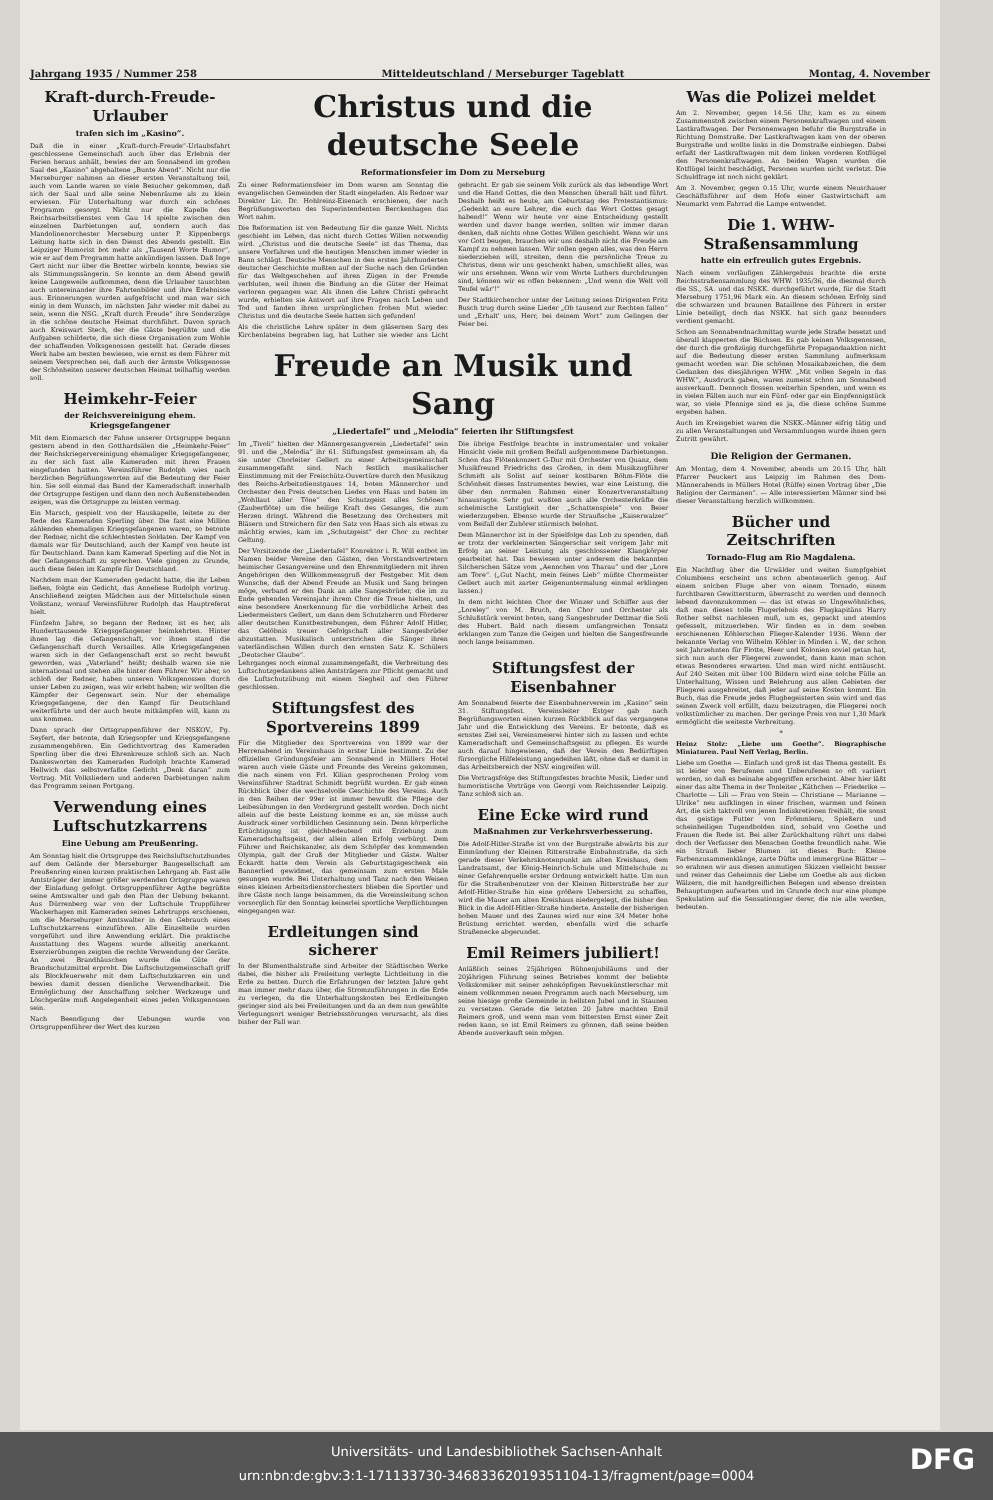Jahrgang 1935 / Nummer 258 Mitteldeutschland / Merseburger Tageblatt Montag, 4. November
Kraft-durch-Freude-Urlauber
trafen sich im „Kasino“.
Daß die in einer „Kraft-durch-Freude“-Urlaubsfahrt geschlossene Gemeinschaft auch über das Erlebnis der Ferien heraus anhält, bewies der am Sonnabend im großen Saal des „Kasino“ abgehaltene „Bunte Abend“. Nicht nur die Merseburger nahmen an dieser ersten Veranstaltung teil, auch vom Lande waren so viele Besucher gekommen, daß sich der Saal und alle seine Nebenräume als zu klein erwiesen. Für Unterhaltung war durch ein schönes Programm gesorgt. Nicht nur die Kapelle des Reichsarbeitsdienstes vom Gau 14 spielte zwischen den einzelnen Darbietungen auf, sondern auch das Mandolinenorchester Merseburg unter P. Kippenbergs Leitung hatte sich in den Dienst des Abends gestellt. Ein Leipziger Humorist bot mehr als „Tausend Worte Humor“, wie er auf dem Programm hatte ankündigen lassen. Daß Inge Gert nicht nur über die Bretter wirbeln konnte, bewies sie als Stimmungssängerin. So konnte an dem Abend gewiß keine Langeweile aufkommen, denn die Urlauber tauschten auch untereinander ihre Fahrtenbilder und ihre Erlebnisse aus. Erinnerungen wurden aufgefrischt und man war sich einig in dem Wunsch, im nächsten Jahr wieder mit dabei zu sein, wenn die NSG. „Kraft durch Freude“ ihre Sonderzüge in die schöne deutsche Heimat durchführt. Davon sprach auch Kreiswart Stech, der die Gäste begrüßte und die Aufgaben schilderte, die sich diese Organisation zum Wohle der schaffenden Volksgenossen gestellt hat. Gerade dieses Werk habe am besten bewiesen, wie ernst es dem Führer mit seinem Versprechen sei, daß auch der ärmste Volksgenosse der Schönheiten unserer deutschen Heimat teilhaftig werden soll.
Heimkehr-Feier
der Reichsvereinigung ehem. Kriegsgefangener
Mit dem Einmarsch der Fahne unserer Ortsgruppe begann gestern abend in den Gotthardsälen die „Heimkehr-Feier“ der Reichskriegervereinigung ehemaliger Kriegsgefangener, zu der sich fast alle Kameraden mit ihren Frauen eingefunden hatten. Vereinsführer Rudolph wies nach herzlichen Begrüßungsworten auf die Bedeutung der Feier hin. Sie soll einmal das Band der Kameradschaft innerhalb der Ortsgruppe festigen und dann den noch Außenstehenden zeigen, was die Ortsgruppe zu leisten vermag.
Ein Marsch, gespielt von der Hauskapelle, leitete zu der Rede des Kameraden Sperling über. Die fast eine Million zählenden ehemaligen Kriegsgefangenen waren, so betonte der Redner, nicht die schlechtesten Soldaten. Der Kampf von damals war für Deutschland, auch der Kampf von heute ist für Deutschland. Dann kam Kamerad Sperling auf die Not in der Gefangenschaft zu sprechen. Viele gingen zu Grunde, auch diese fielen im Kampfe für Deutschland.
Nachdem man der Kameraden gedacht hatte, die ihr Leben ließen, folgte ein Gedicht, das Anneliese Rudolph vortrug. Anschließend zeigten Mädchen aus der Mittelschule einen Volkstanz, worauf Vereinsführer Rudolph das Hauptreferat hielt.
Fünfzehn Jahre, so begann der Redner, ist es her, als Hunderttausende Kriegsgefangener heimkehrten. Hinter ihnen lag die Gefangenschaft, vor ihnen stand die Gefangenschaft durch Versailles. Alle Kriegsgefangenen waren sich in der Gefangenschaft erst so recht bewußt geworden, was „Vaterland“ heißt; deshalb waren sie nie international und stehen alle hinter dem Führer. Wir aber, so schloß der Redner, haben unseren Volksgenossen durch unser Leben zu zeigen, was wir erlebt haben; wir wollten die Kämpfer der Gegenwart sein. Nur der ehemalige Kriegsgefangene, der den Kampf für Deutschland weiterführte und der auch heute mitkämpfen will, kann zu uns kommen.
Dann sprach der Ortsgruppenführer der NSKOV., Pg. Seyfert, der betonte, daß Kriegsopfer und Kriegsgefangene zusammengehören. Ein Gedichtvortrag des Kameraden Sperling über die drei Ehrenkreuze schloß sich an. Nach Dankesworten des Kameraden Rudolph brachte Kamerad Hellwich das selbstverfaßte Gedicht „Denk daran“ zum Vortrag. Mit Volksliedern und anderen Darbietungen nahm das Programm seinen Fortgang.
Verwendung eines Luftschutzkarrens
Eine Uebung am Preußenring.
Am Sonntag hielt die Ortsgruppe des Reichsluftschutzbundes auf dem Gelände der Merseburger Baugesellschaft am Preußenring einen kurzen praktischen Lehrgang ab. Fast alle Amtsträger der immer größer werdenden Ortsgruppe waren der Einladung gefolgt. Ortsgruppenführer Agthe begrüßte seine Amtswalter und gab den Plan der Uebung bekannt. Aus Dürrenberg war von der Luftschule Truppführer Wackerhagen mit Kameraden seines Lehrtrupps erschienen, um die Merseburger Amtswalter in den Gebrauch eines Luftschutzkarrens einzuführen. Alle Einzelteile wurden vorgeführt und ihre Anwendung erklärt. Die praktische Ausstattung des Wagens wurde allseitig anerkannt. Exerzierübungen zeigten die rechte Verwendung der Geräte. An zwei Brandhäuschen wurde die Güte der Brandschutzmittel erprobt. Die Luftschutzgemeinschaft griff als Blockfeuerwehr mit dem Luftschutzkarren ein und bewies damit dessen dienliche Verwendbarkeit. Die Ermöglichung der Anschaffung solcher Werkzeuge und Löschgeräte muß Angelegenheit eines jeden Volksgenossen sein.
Nach Beendigung der Uebungen wurde von Ortsgruppenführer der Wert des kurzen
Christus und die deutsche Seele
Reformationsfeier im Dom zu Merseburg
Zu einer Reformationsfeier im Dom waren am Sonntag die evangelischen Gemeinden der Stadt eingeladen. Als Redner war Direktor Lic. Dr. Hohlreinz-Eisenach erschienen, der nach Begrüßungsworten des Superintendenten Berckenhagen das Wort nahm.
Die Reformation ist von Bedeutung für die ganze Welt. Nichts geschieht im Leben, das nicht durch Gottes Willen notwendig wird. „Christus und die deutsche Seele“ ist das Thema, das unsere Vorfahren und die heutigen Menschen immer wieder in Bann schlägt. Deutsche Menschen in den ersten Jahrhunderten deutscher Geschichte mußten auf der Suche nach den Gründen für das Weltgeschehen auf ihren Zügen in der Fremde verbluten, weil ihnen die Bindung an die Güter der Heimat verloren gegangen war. Als ihnen die Lehre Christi gebracht wurde, erhielten sie Antwort auf ihre Fragen nach Leben und Tod und fanden ihren ursprünglichen frohen Mut wieder. Christus und die deutsche Seele hatten sich gefunden!
Als die christliche Lehre später in dem gläsernen Sarg des Kirchenlateins begraben lag, hat Luther sie wieder ans Licht gebracht. Er gab sie seinem Volk zurück als das lebendige Wort und die Hand Gottes, die den Menschen überall hält und führt. Deshalb heißt es heute, am Geburtstag des Protestantismus: „Gedenkt an eure Lehrer, die euch das Wort Gottes gesagt habend!“ Wenn wir heute vor eine Entscheidung gestellt werden und davor bange werden, sollten wir immer daran denken, daß nichts ohne Gottes Willen geschieht. Wenn wir uns vor Gott beugen, brauchen wir uns deshalb nicht die Freude am Kampf zu nehmen lassen. Wir sollen gegen alles, was den Herrn niederziehen will, streiten, denn die persönliche Treue zu Christus, denn wir uns geschenkt haben, umschließt alles, was wir uns ersehnen. Wenn wir vom Worte Luthers durchdrungen sind, können wir es offen bekennen: „Und wenn die Welt voll Teufel wär'!“
Der Stadtkirchenchor unter der Leitung seines Dirigenten Fritz Busch trug durch seine Lieder „Ob tausend zur Rechten fallen“ und „Erhalt' uns, Herr, bei deinem Wort“ zum Gelingen der Feier bei.
Freude an Musik und Sang
„Liedertafel“ und „Melodia“ feierten ihr Stiftungsfest
Im „Tivoli“ hielten der Männergesangverein „Liedertafel“ sein 91. und die „Melodia“ ihr 61. Stiftungsfest gemeinsam ab, da sie unter Chorleiter Gellert zu einer Arbeitsgemeinschaft zusammengefaßt sind. Nach festlich musikalischer Einstimmung mit der Freischütz-Ouvertüre durch den Musikzug des Reichs-Arbeitsdienstgaues 14, boten Männerchor und Orchester den Preis deutschen Liedes von Haas und baten im „Wohllaut aller Töne“ den Schutzgeist alles Schönen“ (Zauberflöte) um die heilige Kraft des Gesanges, die zum Herzen dringt. Während die Besetzung des Orchesters mit Bläsern und Streichern für den Satz von Haas sich als etwas zu mächtig erwies, kam im „Schutzgeist“ der Chor zu rechter Geltung.
Der Vorsitzende der „Liedertafel“ Konrektor i. R. Will entbot im Namen beider Vereine den Gästen, den Vorstandsvertretern heimischer Gesangvereine und den Ehrenmitgliedern mit ihren Angehörigen den Willkommensgruß der Festgeber. Mit dem Wunsche, daß der Abend Freude an Musik und Sang bringen möge, verband er den Dank an alle Sangesbrüder, die im zu Ende gehenden Vereinsjahr ihrem Chor die Treue hielten, und eine besondere Anerkennung für die vorbildliche Arbeit des Liedermeisters Gellert, um dann dem Schutzherrn und Förderer aller deutschen Kunstbestrebungen, dem Führer Adolf Hitler, das Gelöbnis treuer Gefolgschaft aller Sangesbrüder abzustatten. Musikalisch unterstrichen die Sänger ihren vaterländischen Willen durch den ernsten Satz K. Schülers „Deutscher Glaube“.
Die übrige Festfolge brachte in instrumentaler und vokaler Hinsicht viele mit großem Beifall aufgenommene Darbietungen. Schon das Flötenkonzert G-Dur mit Orchester von Quanz, dem Musikfreund Friedrichs des Großen, in dem Musikzugführer Schmidt als Solist auf seiner kostbaren Böhm-Flöte die Schönheit dieses Instrumentes bewies, war eine Leistung, die über den normalen Rahmen einer Konzertveranstaltung hinausragte. Sehr gut wußten auch alle Orchesterkräfte die schelmische Lustigkeit der „Schattenspiele“ von Beier wiederzugeben. Ebenso wurde der Straußsche „Kaiserwalzer“ vom Beifall der Zuhörer stürmisch belohnt.
Dem Männerchor ist in der Spielfolge das Lob zu spenden, daß er trotz der verkleinerten Sängerschar seit vorigem Jahr mit Erfolg an seiner Leistung als geschlossener Klangkörper gearbeitet hat. Das bewiesen unter anderem die bekannten Silcherschen Sätze vom „Aennchen von Tharau“ und der „Lore am Tore“. („Gut Nacht, mein feines Lieb“ müßte Chormeister Gellert auch mit zarter Geigenuntermalung einmal erklingen lassen.)
In dem nicht leichten Chor der Winzer und Schiffer aus der „Loreley“ von M. Bruch, den Chor und Orchester als Schlußstück vereint boten, sang Sangesbruder Dettmar die Soli des Hubert. Bald nach diesem umfangreichen Tonsatz erklangen zum Tanze die Geigen und hielten die Sangesfreunde noch lange beisammen.
Lehrganges noch einmal zusammengefaßt, die Verbreitung des Luftschutzgedankens allen Amtsträgern zur Pflicht gemacht und die Luftschutzübung mit einem Siegheil auf den Führer geschlossen.
Stiftungsfest des Sportvereins 1899
Für die Mitglieder des Sportvereins von 1899 war der Herrenabend im Vereinshaus in erster Linie bestimmt. Zu der offiziellen Gründungsfeier am Sonnabend in Müllers Hotel waren auch viele Gäste und Freunde des Vereins gekommen, die nach einem von Frl. Kilian gesprochenen Prolog vom Vereinsführer Stadtrat Schmidt begrüßt wurden. Er gab einen Rückblick über die wechselvolle Geschichte des Vereins. Auch in den Reihen der 99er ist immer bewußt die Pflege der Leibesübungen in den Vordergrund gestellt worden. Doch nicht allein auf die beste Leistung komme es an, sie müsse auch Ausdruck einer vorbildlichen Gesinnung sein. Denn körperliche Ertüchtigung ist gleichbedeutend mit Erziehung zum Kameradschaftsgeist, der allein allen Erfolg verbürgt. Dem Führer und Reichskanzler, als dem Schöpfer des kommenden Olympia, galt der Gruß der Mitglieder und Gäste. Walter Eckardt hatte dem Verein als Geburtstagsgeschenk ein Bannerlied gewidmet, das gemeinsam zum ersten Male gesungen wurde. Bei Unterhaltung und Tanz nach den Weisen eines kleinen Arbeitsdienstorchesters blieben die Sportler und ihre Gäste noch lange beisammen, da die Vereinsleitung schon vorsorglich für den Sonntag keinerlei sportliche Verpflichtungen eingegangen war.
Erdleitungen sind sicherer
In der Blumenthalstraße sind Arbeiter der Städtischen Werke dabei, die bisher als Freileitung verlegte Lichtleitung in die Erde zu betten. Durch die Erfahrungen der letzten Jahre geht man immer mehr dazu über, die Stromzuführungen in die Erde zu verlegen, da die Unterhaltungskosten bei Erdleitungen geringer sind als bei Freileitungen und da an dem nun gewählte Verlegungsort weniger Betriebsstörungen verursacht, als dies bisher der Fall war.
Stiftungsfest der Eisenbahner
Am Sonnabend feierte der Eisenbahnerverein im „Kasino“ sein 31. Stiftungsfest. Vereinsleiter Estger gab nach Begrüßungsworten einen kurzen Rückblick auf das vergangene Jahr und die Entwicklung des Vereins. Er betonte, daß es ernstes Ziel sei, Vereinsmeierei hinter sich zu lassen und echte Kameradschaft und Gemeinschaftsgeist zu pflegen. Es wurde auch darauf hingewiesen, daß der Verein den Bedürftigen fürsorgliche Hilfeleistung angedeihen läßt, ohne daß er damit in das Arbeitsbereich der NSV. eingreifen will.
Die Vortragsfolge des Stiftungsfestes brachte Musik, Lieder und humoristische Vorträge von Georgi vom Reichssender Leipzig. Tanz schloß sich an.
Eine Ecke wird rund
Maßnahmen zur Verkehrsverbesserung.
Die Adolf-Hitler-Straße ist von der Burgstraße abwärts bis zur Einmündung der Kleinen Ritterstraße Einbahnstraße, da sich gerade dieser Verkehrsknotenpunkt am alten Kreishaus, dem Landratsamt, der König-Heinrich-Schule und Mittelschule zu einer Gefahrenquelle erster Ordnung entwickelt hatte. Um nun für die Straßenbenutzer von der Kleinen Ritterstraße her zur Adolf-Hitler-Straße hin eine größere Uebersicht zu schaffen, wird die Mauer am alten Kreishaus niedergelegt, die bisher den Blick in die Adolf-Hitler-Straße hinderte. Anstelle der bisherigen hohen Mauer und des Zaunes wird nur eine 3/4 Meter hohe Brüstung errichtet werden, ebenfalls wird die scharfe Straßenecke abgerundet.
Emil Reimers jubiliert!
Anläßlich seines 25jährigen Bühnenjubiläums und der 20jährigen Führung seines Betriebes kommt der beliebte Volkskomiker mit seiner zehnköpfigen Revuekünstlerschar mit einem vollkommen neuen Programm auch nach Merseburg, um seine hiesige große Gemeinde in hellsten Jubel und in Staunen zu versetzen. Gerade die letzten 20 Jahre machten Emil Reimers groß, und wenn man vom bittersten Ernst einer Zeit reden kann, so ist Emil Reimers zu gönnen, daß seine beiden Abende ausverkauft sein mögen.
Was die Polizei meldet
Am 2. November, gegen 14.56 Uhr, kam es zu einem Zusammenstoß zwischen einem Personenkraftwagen und einem Lastkraftwagen. Der Personenwagen befuhr die Burgstraße in Richtung Domstraße. Der Lastkraftwagen kam von der oberen Burgstraße und wollte links in die Domstraße einbiegen. Dabei erfaßt der Lastkraftwagen mit dem linken vorderen Kotflügel den Personenkraftwagen. An beiden Wagen wurden die Kotflügel leicht beschädigt, Personen wurden nicht verletzt. Die Schuldfrage ist noch nicht geklärt.
Am 3. November, gegen 0.15 Uhr, wurde einem Neuschauer Geschäftsführer auf dem Hofe einer Gastwirtschaft am Neumarkt vom Fahrrad die Lampe entwendet.
Die 1. WHW-Straßensammlung
hatte ein erfreulich gutes Ergebnis.
Nach einem vorläufigen Zählergebnis brachte die erste Reichsstraßensammlung des WHW. 1935/36, die diesmal durch die SS., SA. und das NSKK. durchgeführt wurde, für die Stadt Merseburg 1751,96 Mark ein. An diesem schönen Erfolg sind die schwarzen und braunen Bataillone des Führers in erster Linie beteiligt, doch das NSKK. hat sich ganz besonders verdient gemacht.
Schon am Sonnabendnachmittag wurde jede Straße besetzt und überall klapperten die Büchsen. Es gab keinen Volksgenossen, der durch die großzügig durchgeführte Propagandaaktion nicht auf die Bedeutung dieser ersten Sammlung aufmerksam gemacht worden war. Die schönen Mosaikabzeichen, die dem Gedanken des diesjährigen WHW. „Mit vollen Segeln in das WHW.“, Ausdruck gaben, waren zumeist schon am Sonnabend ausverkauft. Dennoch flossen weiterhin Spenden, und wenn es in vielen Fällen auch nur ein Fünf- oder gar ein Einpfennigstück war, so viele Pfennige sind es ja, die diese schöne Summe ergeben haben.
Auch im Kreisgebiet waren die NSKK.-Männer eifrig tätig und zu allen Veranstaltungen und Versammlungen wurde ihnen gern Zutritt gewährt.
Die Religion der Germanen.
Am Montag, dem 4. November, abends um 20.15 Uhr, hält Pfarrer Peuckert aus Leipzig im Rahmen des Dom-Männerabends in Müllers Hotel (Rülfe) einen Vortrag über „Die Religion der Germanen“. — Alle interessierten Männer sind bei dieser Veranstaltung herzlich willkommen.
Bücher und Zeitschriften
Tornado-Flug am Rio Magdalena.
Ein Nachtflug über die Urwälder und weiten Sumpfgebiet Columbiens erscheint uns schon abenteuerlich genug. Auf einem solchen Fluge aber von einem Tornado, einem furchtbaren Gewittersturm, überrascht zu werden und dennoch lebend davonzukommen — das ist etwas so Ungewöhnliches, daß man dieses tolle Flugerlebnis des Flugkapitäns Harry Rother selbst nachlesen muß, um es, gepackt und atemlos gefesselt, mitzuerleben. Wir finden es in dem soeben erschienenen Köhlerschen Flieger-Kalender 1936. Wenn der bekannte Verlag von Wilhelm Köhler in Minden i. W., der schon seit Jahrzehnten für Flotte, Heer und Kolonien soviel getan hat, sich nun auch der Fliegerei zuwendet, dann kann man schon etwas Besonderes erwarten. Und man wird nicht enttäuscht. Auf 240 Seiten mit über 100 Bildern wird eine solche Fülle an Unterhaltung, Wissen und Belehrung aus allen Gebieten der Fliegerei ausgebreitet, daß jeder auf seine Kosten kommt. Ein Buch, das die Freude jedes Flugbegeisterten sein wird und das seinen Zweck voll erfüllt, dazu beizutragen, die Fliegerei noch volkstümlicher zu machen. Der geringe Preis von nur 1,30 Mark ermöglicht die weiteste Verbreitung.
*
Heinz Stolz: „Liebe um Goethe“. Biographische Miniaturen. Paul Neff Verlag, Berlin.
Liebe um Goethe —. Einfach und groß ist das Thema gestellt. Es ist leider von Berufenen und Unberufenen so oft variiert worden, so daß es beinahe abgegriffen erscheint. Aber hier läßt einer das alte Thema in der Tonleiter „Käthchen — Friederike — Charlotte — Lili — Frau von Stein — Christiane — Marianne — Ulrike“ neu aufklingen in einer frischen, warmen und feinen Art, die sich taktvoll von jenen Indiskretionen freihält, die sonst das geistige Futter von Frömmlern, Spießern und scheinheiligen Tugendbolden sind, sobald von Goethe und Frauen die Rede ist. Bei aller Zurückhaltung rührt uns dabei doch der Verfasser den Menschen Goethe freundlich nahe. Wie ein Strauß lieber Blumen ist dieses Buch: Kleine Farbenzusammenklänge, zarte Düfte und immergrüne Blätter — so erahnen wir aus diesen anmutigen Skizzen vielleicht besser und reiner das Geheimnis der Liebe um Goethe als aus dicken Wälzern, die mit handgreiflichen Belegen und ebenso dreisten Behauptungen aufwarten und im Grunde doch nur eine plumpe Spekulation auf die Sensationsgier derer, die nie alle werden, bedeuten.
Universitäts- und Landesbibliothek Sachsen-Anhalt
urn:nbn:de:gbv:3:1-171133730-34683362019351104-13/fragment/page=0004
DFG